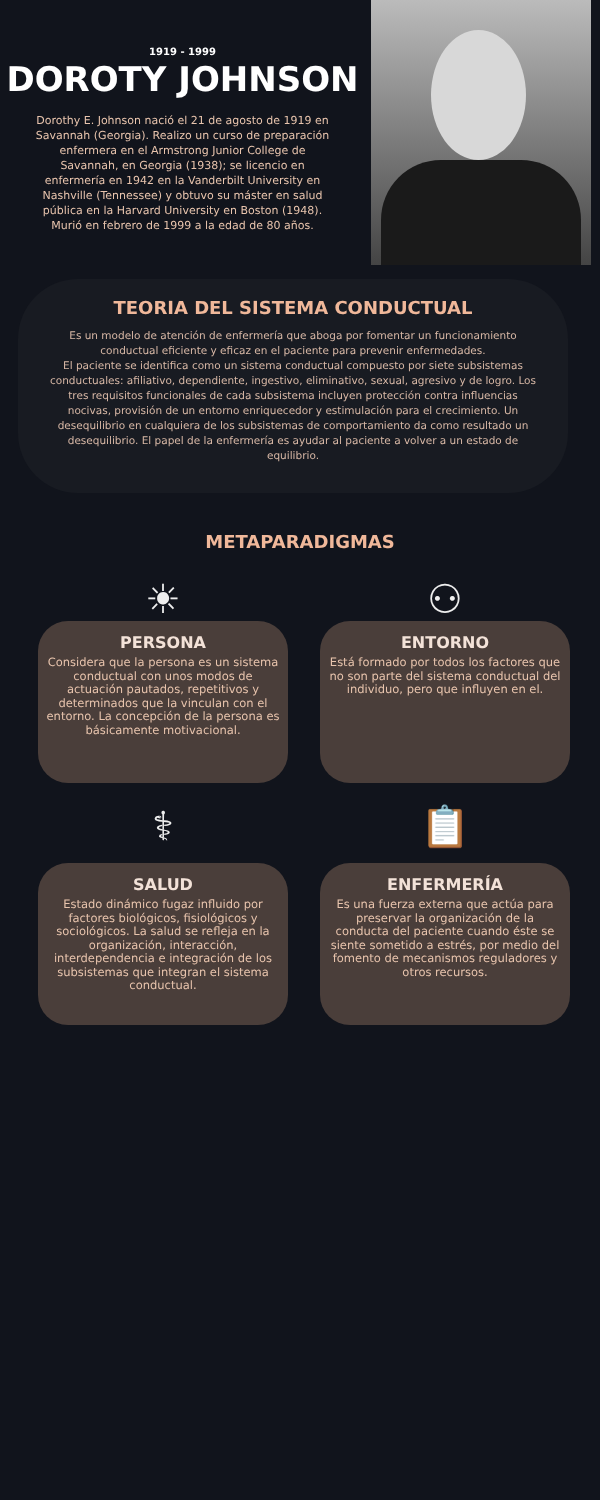1919 - 1999
DOROTY JOHNSON
Dorothy E. Johnson nació el 21 de agosto de 1919 en Savannah (Georgia). Realizo un curso de preparación enfermera en el Armstrong Junior College de Savannah, en Georgia (1938); se licencio en enfermería en 1942 en la Vanderbilt University en Nashville (Tennessee) y obtuvo su máster en salud pública en la Harvard University en Boston (1948). Murió en febrero de 1999 a la edad de 80 años.
TEORIA DEL SISTEMA CONDUCTUAL
Es un modelo de atención de enfermería que aboga por fomentar un funcionamiento conductual eficiente y eficaz en el paciente para prevenir enfermedades.
El paciente se identifica como un sistema conductual compuesto por siete subsistemas conductuales: afiliativo, dependiente, ingestivo, eliminativo, sexual, agresivo y de logro. Los tres requisitos funcionales de cada subsistema incluyen protección contra influencias nocivas, provisión de un entorno enriquecedor y estimulación para el crecimiento. Un desequilibrio en cualquiera de los subsistemas de comportamiento da como resultado un desequilibrio. El papel de la enfermería es ayudar al paciente a volver a un estado de equilibrio.
METAPARADIGMAS
☀
PERSONA
Considera que la persona es un sistema conductual con unos modos de actuación pautados, repetitivos y determinados que la vinculan con el entorno. La concepción de la persona es básicamente motivacional.
⚇
ENTORNO
Está formado por todos los factores que no son parte del sistema conductual del individuo, pero que influyen en el.
⚕
SALUD
Estado dinámico fugaz influido por factores biológicos, fisiológicos y sociológicos. La salud se refleja en la organización, interacción, interdependencia e integración de los subsistemas que integran el sistema conductual.
📋
ENFERMERÍA
Es una fuerza externa que actúa para preservar la organización de la conducta del paciente cuando éste se siente sometido a estrés, por medio del fomento de mecanismos reguladores y otros recursos.